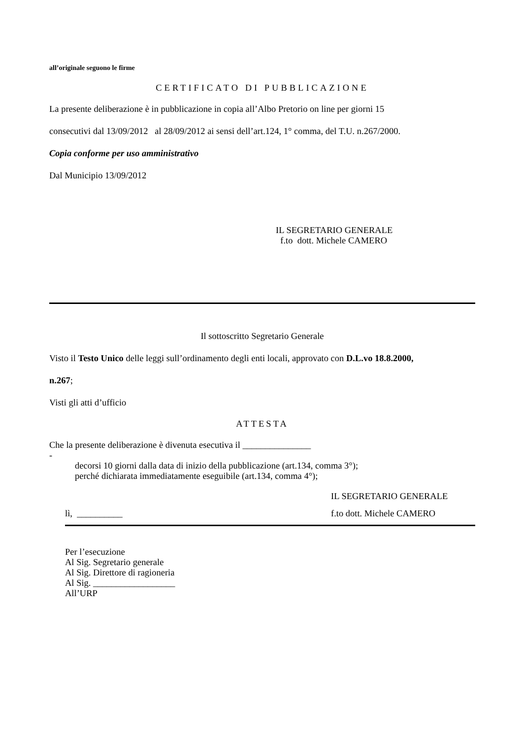all’originale seguono le firme
CERTIFICATO DI PUBBLICAZIONE
La presente deliberazione è in pubblicazione in copia all’Albo Pretorio on line per giorni 15
consecutivi dal 13/09/2012 al 28/09/2012 ai sensi dell’art.124, 1° comma, del T.U. n.267/2000.
Copia conforme per uso amministrativo
Dal Municipio 13/09/2012
IL SEGRETARIO GENERALE
f.to dott. Michele CAMERO
Il sottoscritto Segretario Generale
Visto il Testo Unico delle leggi sull’ordinamento degli enti locali, approvato con D.L.vo 18.8.2000,
n.267;
Visti gli atti d’ufficio
ATTESTA
Che la presente deliberazione è divenuta esecutiva il _______________
-
decorsi 10 giorni dalla data di inizio della pubblicazione (art.134, comma 3°);
perché dichiarata immediatamente eseguibile (art.134, comma 4°);
IL SEGRETARIO GENERALE
lì, __________ f.to dott. Michele CAMERO
Per l’esecuzione
Al Sig. Segretario generale
Al Sig. Direttore di ragioneria
Al Sig. __________________
All’URP